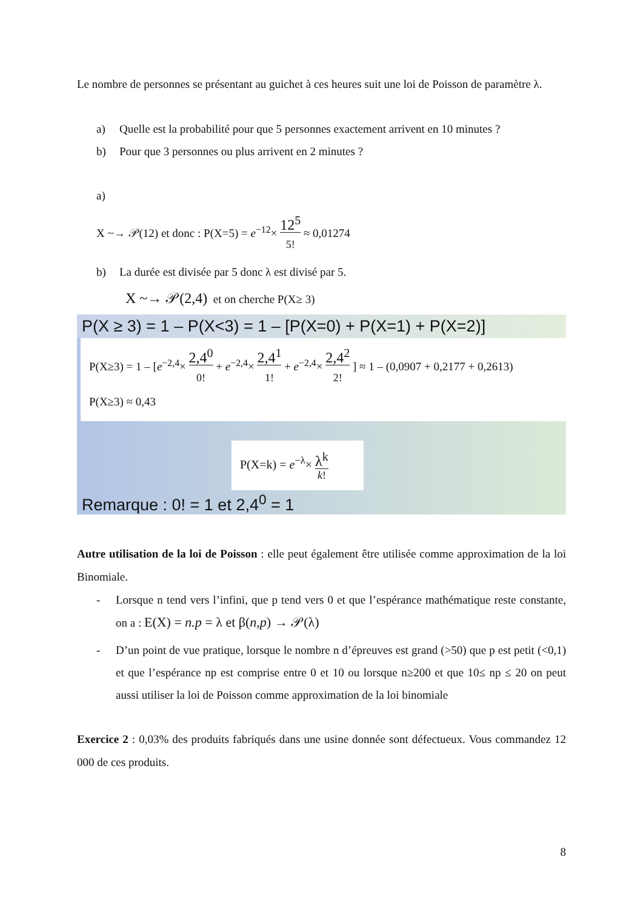Le nombre de personnes se présentant au guichet à ces heures suit une loi de Poisson de paramètre λ.
a) Quelle est la probabilité pour que 5 personnes exactement arrivent en 10 minutes ?
b) Pour que 3 personnes ou plus arrivent en 2 minutes ?
a)
X ~→ 𝒫(12) et donc : P(X=5) = e<sup>−12</sup>× 12<sup>5</sup> 5! ≈ 0,01274
b) La durée est divisée par 5 donc λ est divisé par 5.
X ~→ 𝒫(2,4) et on cherche P(X≥ 3)
P(X ≥ 3) = 1 – P(X<3) = 1 – [P(X=0) + P(X=1) + P(X=2)]
P(X≥3) = 1 – [e<sup>−2,4</sup>× 2,4<sup>0</sup> 0! + e<sup>−2,4</sup>× 2,4<sup>1</sup> 1! + e<sup>−2,4</sup>× 2,4<sup>2</sup> 2! ] ≈ 1 – (0,0907 + 0,2177 + 0,2613)
P(X≥3) ≈ 0,43
P(X=k) = e<sup>−λ</sup>× λ<sup>k</sup> k!
Remarque : 0! = 1 et 2,4<sup>0</sup> = 1
Autre utilisation de la loi de Poisson : elle peut également être utilisée comme approximation de la loi Binomiale.
- Lorsque n tend vers l’infini, que p tend vers 0 et que l’espérance mathématique reste constante, on a : E(X) = n.p = λ et β(n,p) → 𝒫(λ)
- D’un point de vue pratique, lorsque le nombre n d’épreuves est grand (>50) que p est petit (<0,1) et que l’espérance np est comprise entre 0 et 10 ou lorsque n≥200 et que 10≤ np ≤ 20 on peut aussi utiliser la loi de Poisson comme approximation de la loi binomiale
Exercice 2 : 0,03% des produits fabriqués dans une usine donnée sont défectueux. Vous commandez 12 000 de ces produits.
8